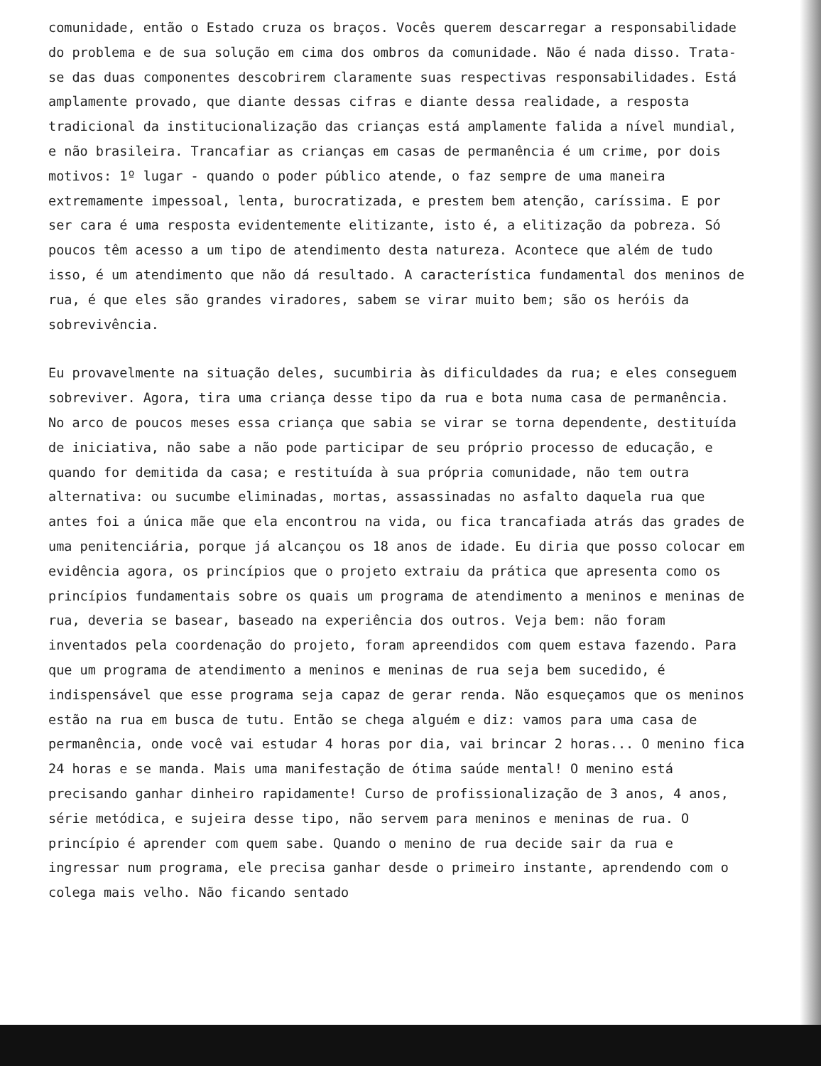comunidade, então o Estado cruza os braços. Vocês querem descarregar a responsabilidade do problema e de sua solução em cima dos ombros da comunidade. Não é nada disso. Trata-se das duas componentes descobrirem claramente suas respectivas responsabilidades. Está amplamente provado, que diante dessas cifras e diante dessa realidade, a resposta tradicional da institucionalização das crianças está amplamente falida a nível mundial, e não brasileira. Trancafiar as crianças em casas de permanência é um crime, por dois motivos: 1º lugar - quando o poder público atende, o faz sempre de uma maneira extremamente impessoal, lenta, burocratizada, e prestem bem atenção, caríssima. E por ser cara é uma resposta evidentemente elitizante, isto é, a elitização da pobreza. Só poucos têm acesso a um tipo de atendimento desta natureza. Acontece que além de tudo isso, é um atendimento que não dá resultado. A característica fundamental dos meninos de rua, é que eles são grandes viradores, sabem se virar muito bem; são os heróis da sobrevivência.
Eu provavelmente na situação deles, sucumbiria às dificuldades da rua; e eles conseguem sobreviver. Agora, tira uma criança desse tipo da rua e bota numa casa de permanência. No arco de poucos meses essa criança que sabia se virar se torna dependente, destituída de iniciativa, não sabe a não pode participar de seu próprio processo de educação, e quando for demitida da casa; e restituída à sua própria comunidade, não tem outra alternativa: ou sucumbe eliminadas, mortas, assassinadas no asfalto daquela rua que antes foi a única mãe que ela encontrou na vida, ou fica trancafiada atrás das grades de uma penitenciária, porque já alcançou os 18 anos de idade. Eu diria que posso colocar em evidência agora, os princípios que o projeto extraiu da prática que apresenta como os princípios fundamentais sobre os quais um programa de atendimento a meninos e meninas de rua, deveria se basear, baseado na experiência dos outros. Veja bem: não foram inventados pela coordenação do projeto, foram apreendidos com quem estava fazendo. Para que um programa de atendimento a meninos e meninas de rua seja bem sucedido, é indispensável que esse programa seja capaz de gerar renda. Não esqueçamos que os meninos estão na rua em busca de tutu. Então se chega alguém e diz: vamos para uma casa de permanência, onde você vai estudar 4 horas por dia, vai brincar 2 horas... O menino fica 24 horas e se manda. Mais uma manifestação de ótima saúde mental! O menino está precisando ganhar dinheiro rapidamente! Curso de profissionalização de 3 anos, 4 anos, série metódica, e sujeira desse tipo, não servem para meninos e meninas de rua. O princípio é aprender com quem sabe. Quando o menino de rua decide sair da rua e ingressar num programa, ele precisa ganhar desde o primeiro instante, aprendendo com o colega mais velho. Não ficando sentado